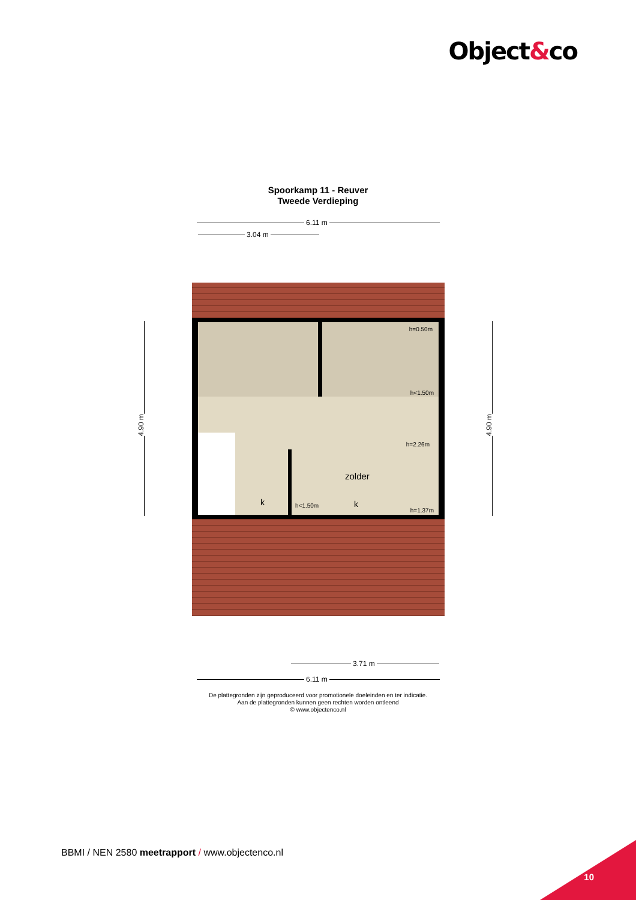Object&co
Spoorkamp 11 - Reuver
Tweede Verdieping
6.11 m
3.04 m
h=0.50m
h<1.50m
h=2.26m
zolder
k k
h<1.50m
h=1.37m
4.90 m
4.90 m
3.71 m
6.11 m
De plattegronden zijn geproduceerd voor promotionele doeleinden en ter indicatie.
Aan de plattegronden kunnen geen rechten worden ontleend
© www.objectenco.nl
BBMI / NEN 2580 meetrapport / www.objectenco.nl
10